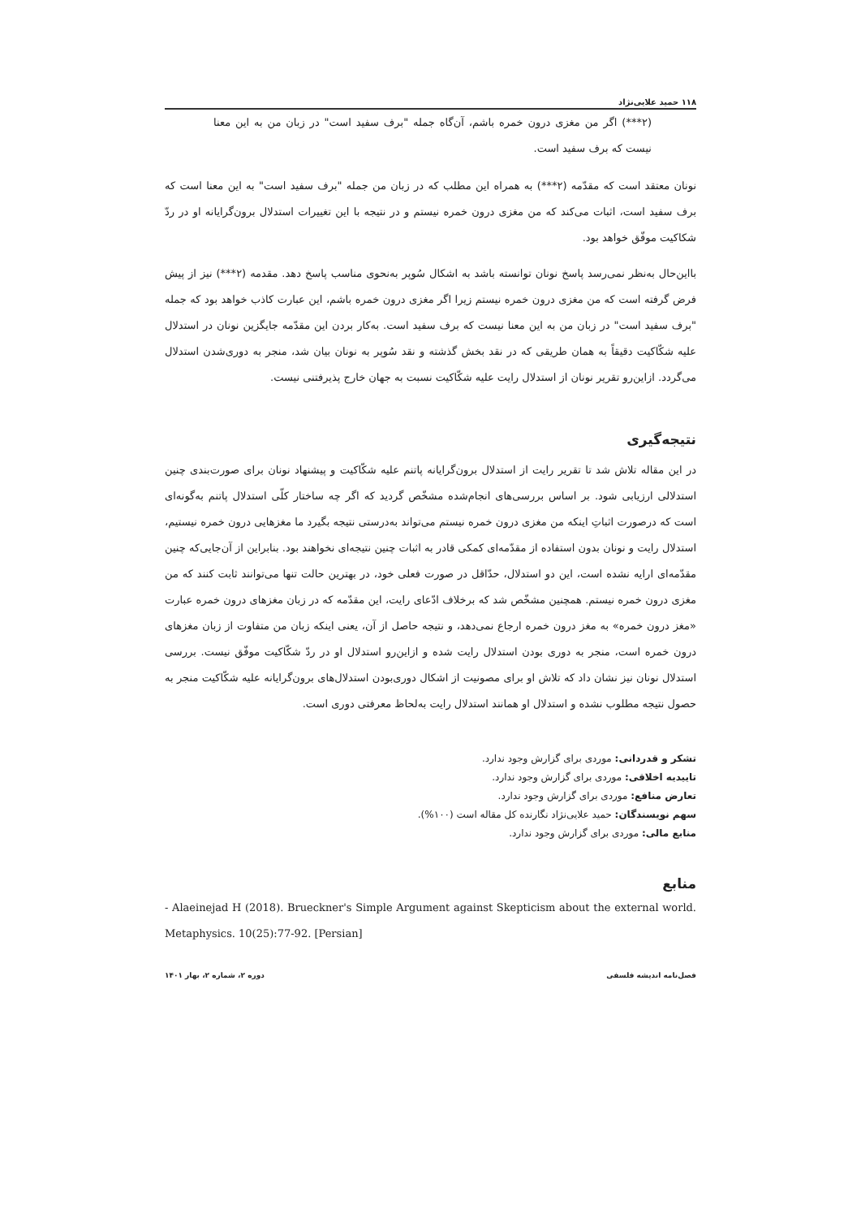۱۱۸ حمید علایی‌نژاد
(۲***) اگر من مغزی درون خمره باشم، آن‌گاه جمله "برف سفید است" در زبان من به این معنا نیست که برف سفید است.
نونان معتقد است که مقدّمه (۲***) به همراه این مطلب که در زبان من جمله "برف سفید است" به این معنا است که برف سفید است، اثبات می‌کند که من مغزی درون خمره نیستم و در نتیجه با این تغییرات استدلال برون‌گرایانه او در ردّ شکاکیت موفّق خواهد بود.
بااین‌حال به‌نظر نمی‌رسد پاسخ نونان توانسته باشد به اشکال سُوپر به‌نحوی مناسب پاسخ دهد. مقدمه (۲***) نیز از پیش فرض گرفته است که من مغزی درون خمره نیستم زیرا اگر مغزی درون خمره باشم، این عبارت کاذب خواهد بود که جمله "برف سفید است" در زبان من به این معنا نیست که برف سفید است. به‌کار بردن این مقدّمه جایگزین نونان در استدلال علیه شکّاکیت دقیقاً به همان طریقی که در نقد بخش گذشته و نقد سُوپر به نونان بیان شد، منجر به دوری‌شدن استدلال می‌گردد. ازاین‌رو تقریر نونان از استدلال رایت علیه شکّاکیت نسبت به جهان خارج پذیرفتنی نیست.
نتیجه‌گیری
در این مقاله تلاش شد تا تقریر رایت از استدلال برون‌گرایانه پاتنم علیه شکّاکیت و پیشنهاد نونان برای صورت‌بندی چنین استدلالی ارزیابی شود. بر اساس بررسی‌های انجام‌شده مشخّص گردید که اگر چه ساختار کلّی استدلال پاتنم به‌گونه‌ای است که درصورت اثباتِ اینکه من مغزی درون خمره نیستم می‌تواند به‌درستی نتیجه بگیرد ما مغزهایی درون خمره نیستیم، استدلال رایت و نونان بدون استفاده از مقدّمه‌ای کمکی قادر به اثبات چنین نتیجه‌ای نخواهند بود. بنابراین از آن‌جایی‌که چنین مقدّمه‌ای ارایه نشده است، این دو استدلال، حدّاقل در صورت فعلی خود، در بهترین حالت تنها می‌توانند ثابت کنند که من مغزی درون خمره نیستم. همچنین مشخّص شد که برخلاف ادّعای رایت، این مقدّمه که در زبان مغزهای درون خمره عبارت «مغز درون خمره» به مغز درون خمره ارجاع نمی‌دهد، و نتیجه حاصل از آن، یعنی اینکه زبان من متفاوت از زبان مغزهای درون خمره است، منجر به دوری بودن استدلال رایت شده و ازاین‌رو استدلال او در ردّ شکّاکیت موفّق نیست. بررسی استدلال نونان نیز نشان داد که تلاش او برای مصونیت از اشکال دوری‌بودن استدلال‌های برون‌گرایانه علیه شکّاکیت منجر به حصول نتیجه مطلوب نشده و استدلال او همانند استدلال رایت به‌لحاظ معرفتی دوری است.
تشکر و قدردانی: موردی برای گزارش وجود ندارد.
تاییدیه اخلاقی: موردی برای گزارش وجود ندارد.
تعارض منافع: موردی برای گزارش وجود ندارد.
سهم نویسندگان: حمید علایی‌نژاد نگارنده کل مقاله است (۱۰۰%).
منابع مالی: موردی برای گزارش وجود ندارد.
منابع
- Alaeinejad H (2018). Brueckner's Simple Argument against Skepticism about the external world. Metaphysics. 10(25):77-92. [Persian]
فصل‌نامه اندیشه فلسفی دوره ۲، شماره ۲، بهار ۱۴۰۱